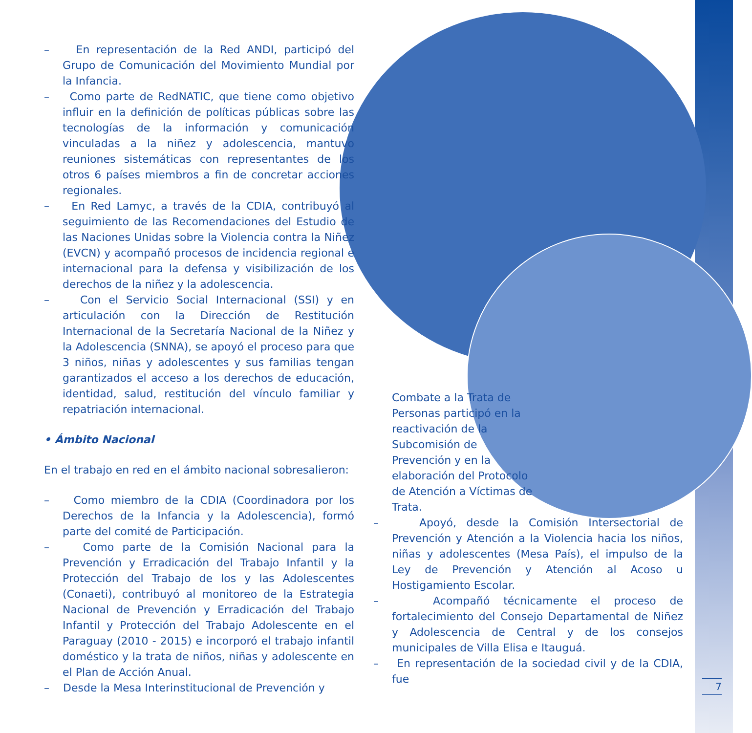– En representación de la Red ANDI, participó del Grupo de Comunicación del Movimiento Mundial por la Infancia.
– Como parte de RedNATIC, que tiene como objetivo influir en la definición de políticas públicas sobre las tecnologías de la información y comunicación vinculadas a la niñez y adolescencia, mantuvo reuniones sistemáticas con representantes de los otros 6 países miembros a fin de concretar acciones regionales.
– En Red Lamyc, a través de la CDIA, contribuyó al seguimiento de las Recomendaciones del Estudio de las Naciones Unidas sobre la Violencia contra la Niñez (EVCN) y acompañó procesos de incidencia regional e internacional para la defensa y visibilización de los derechos de la niñez y la adolescencia.
– Con el Servicio Social Internacional (SSI) y en articulación con la Dirección de Restitución Internacional de la Secretaría Nacional de la Niñez y la Adolescencia (SNNA), se apoyó el proceso para que 3 niños, niñas y adolescentes y sus familias tengan garantizados el acceso a los derechos de educación, identidad, salud, restitución del vínculo familiar y repatriación internacional.
• Ámbito Nacional
En el trabajo en red en el ámbito nacional sobresalieron:
– Como miembro de la CDIA (Coordinadora por los Derechos de la Infancia y la Adolescencia), formó parte del comité de Participación.
– Como parte de la Comisión Nacional para la Prevención y Erradicación del Trabajo Infantil y la Protección del Trabajo de los y las Adolescentes (Conaeti), contribuyó al monitoreo de la Estrategia Nacional de Prevención y Erradicación del Trabajo Infantil y Protección del Trabajo Adolescente en el Paraguay (2010 - 2015) e incorporó el trabajo infantil doméstico y la trata de niños, niñas y adolescente en el Plan de Acción Anual.
– Desde la Mesa Interinstitucional de Prevención y
Combate a la Trata de Personas participó en la reactivación de la Subcomisión de Prevención y en la elaboración del Protocolo de Atención a Víctimas de Trata.
– Apoyó, desde la Comisión Intersectorial de Prevención y Atención a la Violencia hacia los niños, niñas y adolescentes (Mesa País), el impulso de la Ley de Prevención y Atención al Acoso u Hostigamiento Escolar.
– Acompañó técnicamente el proceso de fortalecimiento del Consejo Departamental de Niñez y Adolescencia de Central y de los consejos municipales de Villa Elisa e Itauguá.
– En representación de la sociedad civil y de la CDIA, fue
7